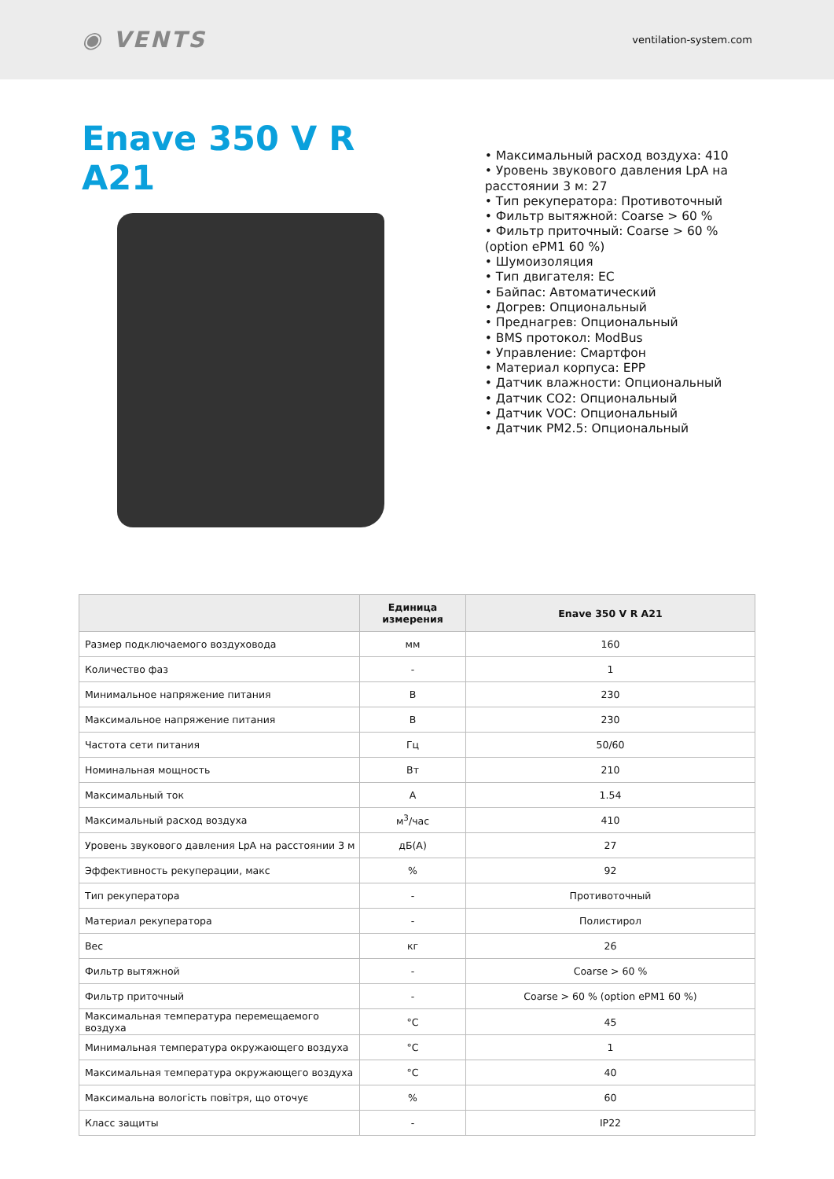◉ VENTS ventilation-system.com
Enave 350 V R A21
• Максимальный расход воздуха: 410
• Уровень звукового давления LpA на расстоянии 3 м: 27
• Тип рекуператора: Противоточный
• Фильтр вытяжной: Coarse > 60 %
• Фильтр приточный: Coarse > 60 % (option ePM1 60 %)
• Шумоизоляция
• Тип двигателя: EC
• Байпас: Автоматический
• Догрев: Опциональный
• Преднагрев: Опциональный
• BMS протокол: ModBus
• Управление: Смартфон
• Материал корпуса: EPP
• Датчик влажности: Опциональный
• Датчик CO2: Опциональный
• Датчик VOC: Опциональный
• Датчик PM2.5: Опциональный
| | Единица измерения | Enave 350 V R A21 |
| --- | --- | --- |
| Размер подключаемого воздуховода | мм | 160 |
| Количество фаз | - | 1 |
| Минимальное напряжение питания | В | 230 |
| Максимальное напряжение питания | В | 230 |
| Частота сети питания | Гц | 50/60 |
| Номинальная мощность | Вт | 210 |
| Максимальный ток | А | 1.54 |
| Максимальный расход воздуха | м<sup>3</sup>/час | 410 |
| Уровень звукового давления LpA на расстоянии 3 м | дБ(А) | 27 |
| Эффективность рекуперации, макс | % | 92 |
| Тип рекуператора | - | Противоточный |
| Материал рекуператора | - | Полистирол |
| Вес | кг | 26 |
| Фильтр вытяжной | - | Coarse > 60 % |
| Фильтр приточный | - | Coarse > 60 % (option ePM1 60 %) |
| Максимальная температура перемещаемого воздуха | °C | 45 |
| Минимальная температура окружающего воздуха | °C | 1 |
| Максимальная температура окружающего воздуха | °C | 40 |
| Максимальна вологість повітря, що оточує | % | 60 |
| Класс защиты | - | IP22 |